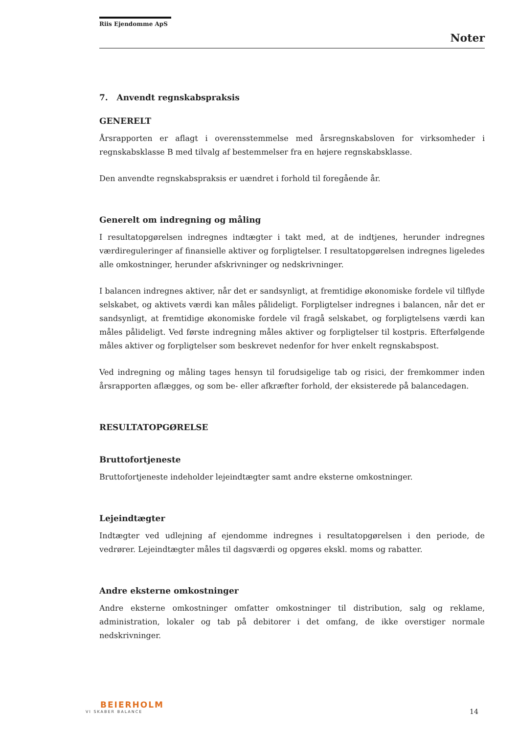Riis Ejendomme ApS
Noter
7. Anvendt regnskabspraksis
GENERELT
Årsrapporten er aflagt i overensstemmelse med årsregnskabsloven for virksomheder i regnskabsklasse B med tilvalg af bestemmelser fra en højere regnskabsklasse.
Den anvendte regnskabspraksis er uændret i forhold til foregående år.
Generelt om indregning og måling
I resultatopgørelsen indregnes indtægter i takt med, at de indtjenes, herunder indregnes værdireguleringer af finansielle aktiver og forpligtelser. I resultatopgørelsen indregnes ligeledes alle omkostninger, herunder afskrivninger og nedskrivninger.
I balancen indregnes aktiver, når det er sandsynligt, at fremtidige økonomiske fordele vil tilflyde selskabet, og aktivets værdi kan måles pålideligt. Forpligtelser indregnes i balancen, når det er sandsynligt, at fremtidige økonomiske fordele vil fragå selskabet, og forpligtelsens værdi kan måles pålideligt. Ved første indregning måles aktiver og forpligtelser til kostpris. Efterfølgende måles aktiver og forpligtelser som beskrevet nedenfor for hver enkelt regnskabspost.
Ved indregning og måling tages hensyn til forudsigelige tab og risici, der fremkommer inden årsrapporten aflægges, og som be- eller afkræfter forhold, der eksisterede på balancedagen.
RESULTATOPGØRELSE
Bruttofortjeneste
Bruttofortjeneste indeholder lejeindtægter samt andre eksterne omkostninger.
Lejeindtægter
Indtægter ved udlejning af ejendomme indregnes i resultatopgørelsen i den periode, de vedrører. Lejeindtægter måles til dagsværdi og opgøres ekskl. moms og rabatter.
Andre eksterne omkostninger
Andre eksterne omkostninger omfatter omkostninger til distribution, salg og reklame, administration, lokaler og tab på debitorer i det omfang, de ikke overstiger normale nedskrivninger.
BEIERHOLM
VI SKABER BALANCE
14